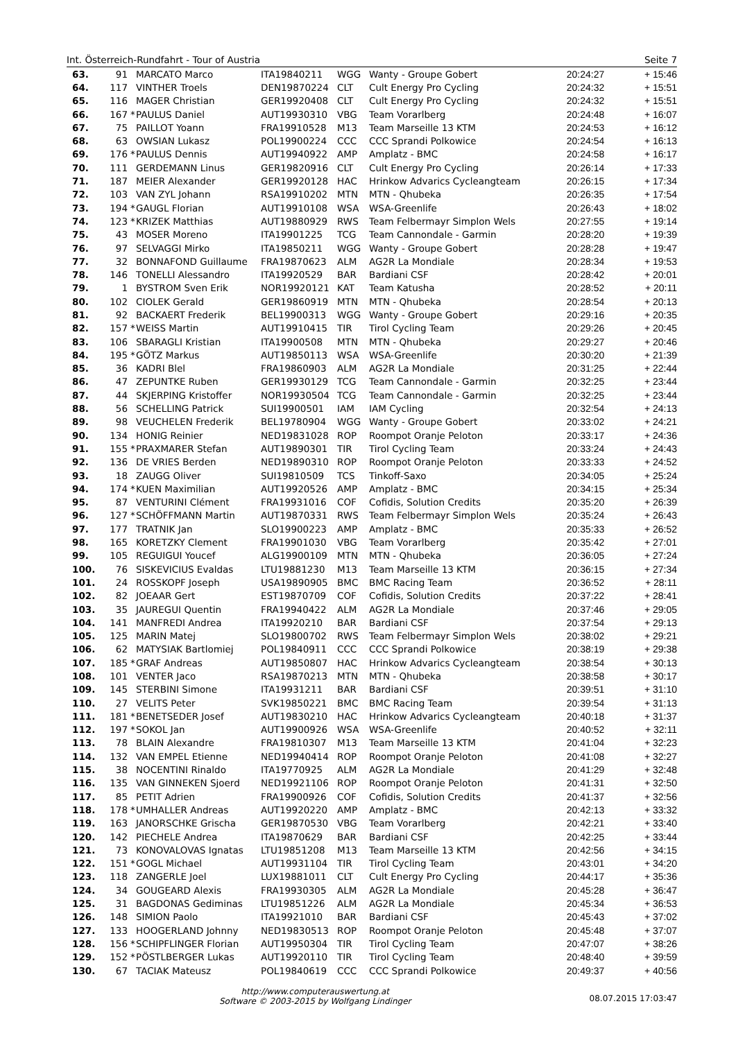Int. Österreich-Rundfahrt - Tour of Austria Seite 7
| 63. | 91 | | MARCATO Marco | ITA19840211 | WGG | Wanty - Groupe Gobert | | 20:24:27 | + 15:46 |
| 64. | 117 | | VINTHER Troels | DEN19870224 | CLT | Cult Energy Pro Cycling | | 20:24:32 | + 15:51 |
| 65. | 116 | | MAGER Christian | GER19920408 | CLT | Cult Energy Pro Cycling | | 20:24:32 | + 15:51 |
| 66. | 167 | * | PAULUS Daniel | AUT19930310 | VBG | Team Vorarlberg | | 20:24:48 | + 16:07 |
| 67. | 75 | | PAILLOT Yoann | FRA19910528 | M13 | Team Marseille 13 KTM | | 20:24:53 | + 16:12 |
| 68. | 63 | | OWSIAN Lukasz | POL19900224 | CCC | CCC Sprandi Polkowice | | 20:24:54 | + 16:13 |
| 69. | 176 | * | PAULUS Dennis | AUT19940922 | AMP | Amplatz - BMC | | 20:24:58 | + 16:17 |
| 70. | 111 | | GERDEMANN Linus | GER19820916 | CLT | Cult Energy Pro Cycling | | 20:26:14 | + 17:33 |
| 71. | 187 | | MEIER Alexander | GER19920128 | HAC | Hrinkow Advarics Cycleangteam | | 20:26:15 | + 17:34 |
| 72. | 103 | | VAN ZYL Johann | RSA19910202 | MTN | MTN - Qhubeka | | 20:26:35 | + 17:54 |
| 73. | 194 | * | GAUGL Florian | AUT19910108 | WSA | WSA-Greenlife | | 20:26:43 | + 18:02 |
| 74. | 123 | * | KRIZEK Matthias | AUT19880929 | RWS | Team Felbermayr Simplon Wels | | 20:27:55 | + 19:14 |
| 75. | 43 | | MOSER Moreno | ITA19901225 | TCG | Team Cannondale - Garmin | | 20:28:20 | + 19:39 |
| 76. | 97 | | SELVAGGI Mirko | ITA19850211 | WGG | Wanty - Groupe Gobert | | 20:28:28 | + 19:47 |
| 77. | 32 | | BONNAFOND Guillaume | FRA19870623 | ALM | AG2R La Mondiale | | 20:28:34 | + 19:53 |
| 78. | 146 | | TONELLI Alessandro | ITA19920529 | BAR | Bardiani CSF | | 20:28:42 | + 20:01 |
| 79. | 1 | | BYSTROM Sven Erik | NOR19920121 | KAT | Team Katusha | | 20:28:52 | + 20:11 |
| 80. | 102 | | CIOLEK Gerald | GER19860919 | MTN | MTN - Qhubeka | | 20:28:54 | + 20:13 |
| 81. | 92 | | BACKAERT Frederik | BEL19900313 | WGG | Wanty - Groupe Gobert | | 20:29:16 | + 20:35 |
| 82. | 157 | * | WEISS Martin | AUT19910415 | TIR | Tirol Cycling Team | | 20:29:26 | + 20:45 |
| 83. | 106 | | SBARAGLI Kristian | ITA19900508 | MTN | MTN - Qhubeka | | 20:29:27 | + 20:46 |
| 84. | 195 | * | GÖTZ Markus | AUT19850113 | WSA | WSA-Greenlife | | 20:30:20 | + 21:39 |
| 85. | 36 | | KADRI Blel | FRA19860903 | ALM | AG2R La Mondiale | | 20:31:25 | + 22:44 |
| 86. | 47 | | ZEPUNTKE Ruben | GER19930129 | TCG | Team Cannondale - Garmin | | 20:32:25 | + 23:44 |
| 87. | 44 | | SKJERPING Kristoffer | NOR19930504 | TCG | Team Cannondale - Garmin | | 20:32:25 | + 23:44 |
| 88. | 56 | | SCHELLING Patrick | SUI19900501 | IAM | IAM Cycling | | 20:32:54 | + 24:13 |
| 89. | 98 | | VEUCHELEN Frederik | BEL19780904 | WGG | Wanty - Groupe Gobert | | 20:33:02 | + 24:21 |
| 90. | 134 | | HONIG Reinier | NED19831028 | ROP | Roompot Oranje Peloton | | 20:33:17 | + 24:36 |
| 91. | 155 | * | PRAXMARER Stefan | AUT19890301 | TIR | Tirol Cycling Team | | 20:33:24 | + 24:43 |
| 92. | 136 | | DE VRIES Berden | NED19890310 | ROP | Roompot Oranje Peloton | | 20:33:33 | + 24:52 |
| 93. | 18 | | ZAUGG Oliver | SUI19810509 | TCS | Tinkoff-Saxo | | 20:34:05 | + 25:24 |
| 94. | 174 | * | KUEN Maximilian | AUT19920526 | AMP | Amplatz - BMC | | 20:34:15 | + 25:34 |
| 95. | 87 | | VENTURINI Clément | FRA19931016 | COF | Cofidis, Solution Credits | | 20:35:20 | + 26:39 |
| 96. | 127 | * | SCHÖFFMANN Martin | AUT19870331 | RWS | Team Felbermayr Simplon Wels | | 20:35:24 | + 26:43 |
| 97. | 177 | | TRATNIK Jan | SLO19900223 | AMP | Amplatz - BMC | | 20:35:33 | + 26:52 |
| 98. | 165 | | KORETZKY Clement | FRA19901030 | VBG | Team Vorarlberg | | 20:35:42 | + 27:01 |
| 99. | 105 | | REGUIGUI Youcef | ALG19900109 | MTN | MTN - Qhubeka | | 20:36:05 | + 27:24 |
| 100. | 76 | | SISKEVICIUS Evaldas | LTU19881230 | M13 | Team Marseille 13 KTM | | 20:36:15 | + 27:34 |
| 101. | 24 | | ROSSKOPF Joseph | USA19890905 | BMC | BMC Racing Team | | 20:36:52 | + 28:11 |
| 102. | 82 | | JOEAAR Gert | EST19870709 | COF | Cofidis, Solution Credits | | 20:37:22 | + 28:41 |
| 103. | 35 | | JAUREGUI Quentin | FRA19940422 | ALM | AG2R La Mondiale | | 20:37:46 | + 29:05 |
| 104. | 141 | | MANFREDI Andrea | ITA19920210 | BAR | Bardiani CSF | | 20:37:54 | + 29:13 |
| 105. | 125 | | MARIN Matej | SLO19800702 | RWS | Team Felbermayr Simplon Wels | | 20:38:02 | + 29:21 |
| 106. | 62 | | MATYSIAK Bartlomiej | POL19840911 | CCC | CCC Sprandi Polkowice | | 20:38:19 | + 29:38 |
| 107. | 185 | * | GRAF Andreas | AUT19850807 | HAC | Hrinkow Advarics Cycleangteam | | 20:38:54 | + 30:13 |
| 108. | 101 | | VENTER Jaco | RSA19870213 | MTN | MTN - Qhubeka | | 20:38:58 | + 30:17 |
| 109. | 145 | | STERBINI Simone | ITA19931211 | BAR | Bardiani CSF | | 20:39:51 | + 31:10 |
| 110. | 27 | | VELITS Peter | SVK19850221 | BMC | BMC Racing Team | | 20:39:54 | + 31:13 |
| 111. | 181 | * | BENETSEDER Josef | AUT19830210 | HAC | Hrinkow Advarics Cycleangteam | | 20:40:18 | + 31:37 |
| 112. | 197 | * | SOKOL Jan | AUT19900926 | WSA | WSA-Greenlife | | 20:40:52 | + 32:11 |
| 113. | 78 | | BLAIN Alexandre | FRA19810307 | M13 | Team Marseille 13 KTM | | 20:41:04 | + 32:23 |
| 114. | 132 | | VAN EMPEL Etienne | NED19940414 | ROP | Roompot Oranje Peloton | | 20:41:08 | + 32:27 |
| 115. | 38 | | NOCENTINI Rinaldo | ITA19770925 | ALM | AG2R La Mondiale | | 20:41:29 | + 32:48 |
| 116. | 135 | | VAN GINNEKEN Sjoerd | NED19921106 | ROP | Roompot Oranje Peloton | | 20:41:31 | + 32:50 |
| 117. | 85 | | PETIT Adrien | FRA19900926 | COF | Cofidis, Solution Credits | | 20:41:37 | + 32:56 |
| 118. | 178 | * | UMHALLER Andreas | AUT19920220 | AMP | Amplatz - BMC | | 20:42:13 | + 33:32 |
| 119. | 163 | | JANORSCHKE Grischa | GER19870530 | VBG | Team Vorarlberg | | 20:42:21 | + 33:40 |
| 120. | 142 | | PIECHELE Andrea | ITA19870629 | BAR | Bardiani CSF | | 20:42:25 | + 33:44 |
| 121. | 73 | | KONOVALOVAS Ignatas | LTU19851208 | M13 | Team Marseille 13 KTM | | 20:42:56 | + 34:15 |
| 122. | 151 | * | GOGL Michael | AUT19931104 | TIR | Tirol Cycling Team | | 20:43:01 | + 34:20 |
| 123. | 118 | | ZANGERLE Joel | LUX19881011 | CLT | Cult Energy Pro Cycling | | 20:44:17 | + 35:36 |
| 124. | 34 | | GOUGEARD Alexis | FRA19930305 | ALM | AG2R La Mondiale | | 20:45:28 | + 36:47 |
| 125. | 31 | | BAGDONAS Gediminas | LTU19851226 | ALM | AG2R La Mondiale | | 20:45:34 | + 36:53 |
| 126. | 148 | | SIMION Paolo | ITA19921010 | BAR | Bardiani CSF | | 20:45:43 | + 37:02 |
| 127. | 133 | | HOOGERLAND Johnny | NED19830513 | ROP | Roompot Oranje Peloton | | 20:45:48 | + 37:07 |
| 128. | 156 | * | SCHIPFLINGER Florian | AUT19950304 | TIR | Tirol Cycling Team | | 20:47:07 | + 38:26 |
| 129. | 152 | * | PÖSTLBERGER Lukas | AUT19920110 | TIR | Tirol Cycling Team | | 20:48:40 | + 39:59 |
| 130. | 67 | | TACIAK Mateusz | POL19840619 | CCC | CCC Sprandi Polkowice | | 20:49:37 | + 40:56 |
http://www.computerauswertung.at
Software © 2003-2015 by Wolfgang Lindinger 08.07.2015 17:03:47